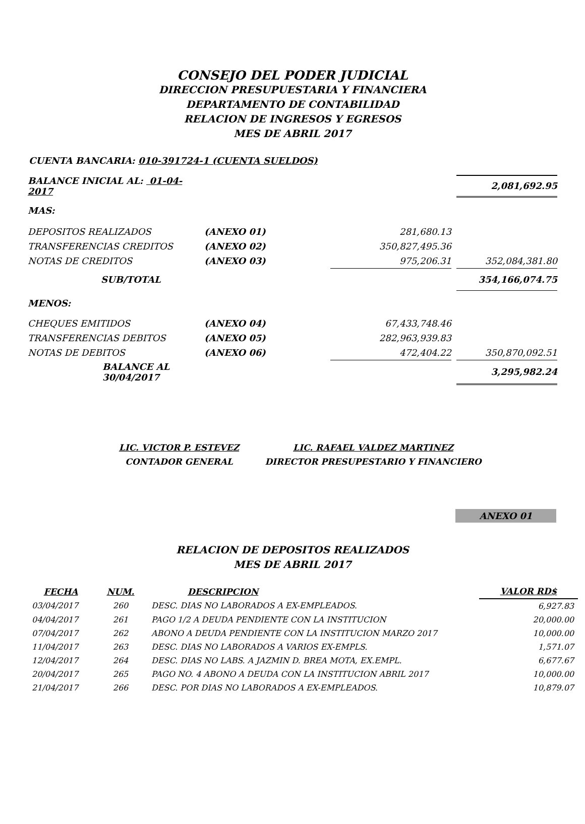CONSEJO DEL PODER JUDICIAL
DIRECCION PRESUPUESTARIA Y FINANCIERA
DEPARTAMENTO DE CONTABILIDAD
RELACION DE INGRESOS Y EGRESOS
MES DE ABRIL 2017
CUENTA BANCARIA: 010-391724-1 (CUENTA SUELDOS)
| BALANCE INICIAL AL: 01-04-2017 | | | | 2,081,692.95 |
| MAS: | | | | |
| DEPOSITOS REALIZADOS | (ANEXO 01) | 281,680.13 | | |
| TRANSFERENCIAS CREDITOS | (ANEXO 02) | 350,827,495.36 | | |
| NOTAS DE CREDITOS | (ANEXO 03) | 975,206.31 | | 352,084,381.80 |
| SUB/TOTAL | | | | 354,166,074.75 |
| MENOS: | | | | |
| CHEQUES EMITIDOS | (ANEXO 04) | 67,433,748.46 | | |
| TRANSFERENCIAS DEBITOS | (ANEXO 05) | 282,963,939.83 | | |
| NOTAS DE DEBITOS | (ANEXO 06) | 472,404.22 | | 350,870,092.51 |
| BALANCE AL 30/04/2017 | | | | 3,295,982.24 |
LIC. VICTOR P. ESTEVEZ
CONTADOR GENERAL
LIC. RAFAEL VALDEZ MARTINEZ
DIRECTOR PRESUPESTARIO Y FINANCIERO
ANEXO 01
RELACION DE DEPOSITOS REALIZADOS
MES DE ABRIL 2017
| FECHA | NUM. | DESCRIPCION | VALOR RD$ |
| --- | --- | --- | --- |
| 03/04/2017 | 260 | DESC. DIAS NO LABORADOS A EX-EMPLEADOS. | 6,927.83 |
| 04/04/2017 | 261 | PAGO 1/2 A DEUDA PENDIENTE CON LA INSTITUCION | 20,000.00 |
| 07/04/2017 | 262 | ABONO A DEUDA PENDIENTE CON LA INSTITUCION MARZO 2017 | 10,000.00 |
| 11/04/2017 | 263 | DESC. DIAS NO LABORADOS A VARIOS EX-EMPLS. | 1,571.07 |
| 12/04/2017 | 264 | DESC. DIAS NO LABS. A JAZMIN D. BREA MOTA, EX.EMPL. | 6,677.67 |
| 20/04/2017 | 265 | PAGO NO. 4 ABONO A DEUDA CON LA INSTITUCION ABRIL 2017 | 10,000.00 |
| 21/04/2017 | 266 | DESC. POR DIAS NO LABORADOS A EX-EMPLEADOS. | 10,879.07 |